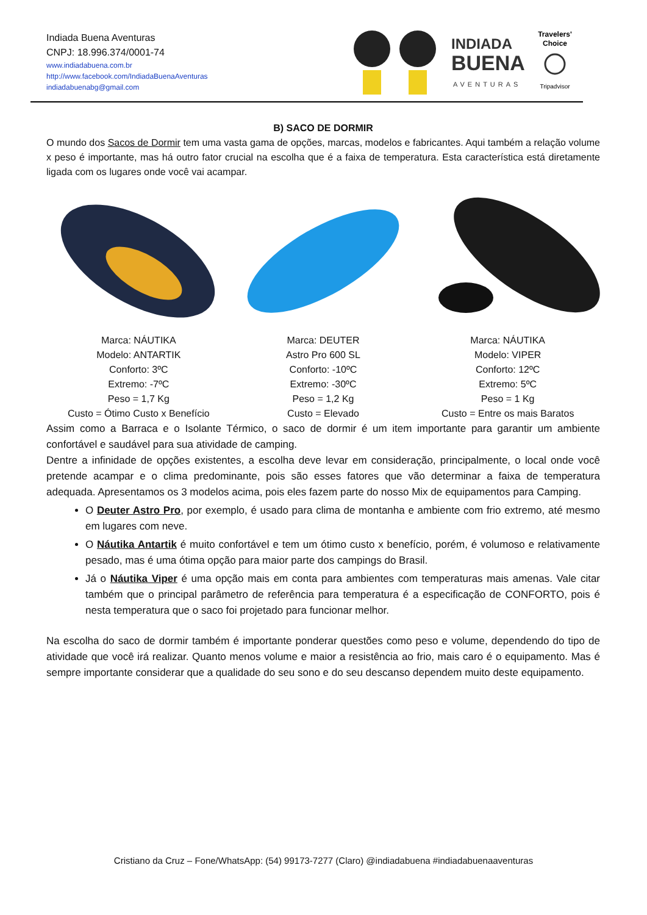Indiada Buena Aventuras
CNPJ: 18.996.374/0001-74
www.indiadabuena.com.br
http://www.facebook.com/IndiadaBuenaAventuras
indiadabuenabg@gmail.com
INDIADA
BUENA
AVENTURAS
Travelers'
Choice
Tripadvisor
B) SACO DE DORMIR
O mundo dos Sacos de Dormir tem uma vasta gama de opções, marcas, modelos e fabricantes. Aqui também a relação volume x peso é importante, mas há outro fator crucial na escolha que é a faixa de temperatura. Esta característica está diretamente ligada com os lugares onde você vai acampar.
Marca: NÁUTIKA
Modelo: ANTARTIK
Conforto: 3ºC
Extremo: -7ºC
Peso = 1,7 Kg
Custo = Ótimo Custo x Benefício
Marca: DEUTER
Astro Pro 600 SL
Conforto: -10ºC
Extremo: -30ºC
Peso = 1,2 Kg
Custo = Elevado
Marca: NÁUTIKA
Modelo: VIPER
Conforto: 12ºC
Extremo: 5ºC
Peso = 1 Kg
Custo = Entre os mais Baratos
Assim como a Barraca e o Isolante Térmico, o saco de dormir é um item importante para garantir um ambiente confortável e saudável para sua atividade de camping.
Dentre a infinidade de opções existentes, a escolha deve levar em consideração, principalmente, o local onde você pretende acampar e o clima predominante, pois são esses fatores que vão determinar a faixa de temperatura adequada. Apresentamos os 3 modelos acima, pois eles fazem parte do nosso Mix de equipamentos para Camping.
O Deuter Astro Pro, por exemplo, é usado para clima de montanha e ambiente com frio extremo, até mesmo em lugares com neve.
O Náutika Antartik é muito confortável e tem um ótimo custo x benefício, porém, é volumoso e relativamente pesado, mas é uma ótima opção para maior parte dos campings do Brasil.
Já o Náutika Viper é uma opção mais em conta para ambientes com temperaturas mais amenas. Vale citar também que o principal parâmetro de referência para temperatura é a especificação de CONFORTO, pois é nesta temperatura que o saco foi projetado para funcionar melhor.
Na escolha do saco de dormir também é importante ponderar questões como peso e volume, dependendo do tipo de atividade que você irá realizar. Quanto menos volume e maior a resistência ao frio, mais caro é o equipamento. Mas é sempre importante considerar que a qualidade do seu sono e do seu descanso dependem muito deste equipamento.
Cristiano da Cruz – Fone/WhatsApp: (54) 99173-7277 (Claro) @indiadabuena #indiadabuenaaventuras